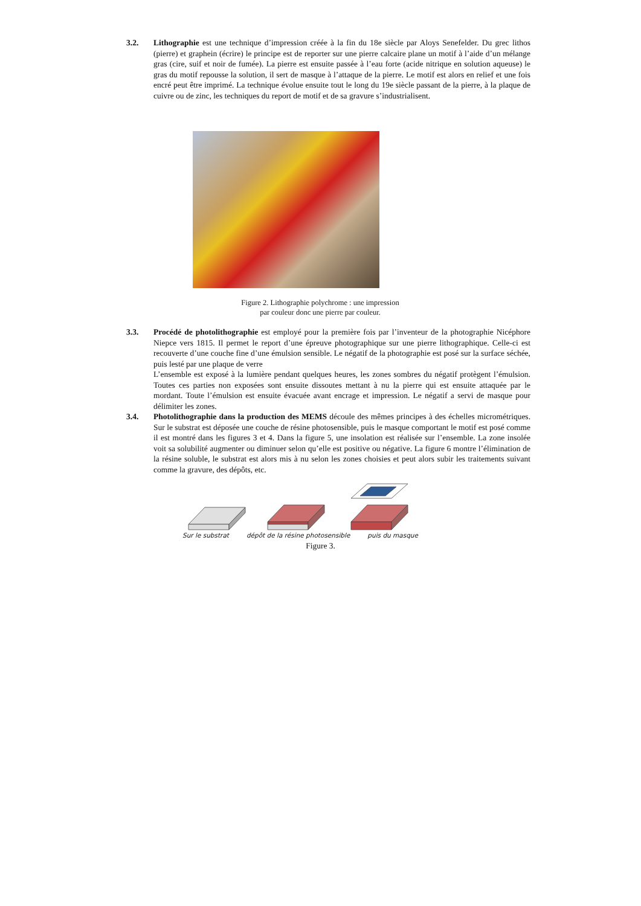3.2. Lithographie est une technique d’impression créée à la fin du 18e siècle par Aloys Senefelder. Du grec lithos (pierre) et graphein (écrire) le principe est de reporter sur une pierre calcaire plane un motif à l’aide d’un mélange gras (cire, suif et noir de fumée). La pierre est ensuite passée à l’eau forte (acide nitrique en solution aqueuse) le gras du motif repousse la solution, il sert de masque à l’attaque de la pierre. Le motif est alors en relief et une fois encré peut être imprimé. La technique évolue ensuite tout le long du 19e siècle passant de la pierre, à la plaque de cuivre ou de zinc, les techniques du report de motif et de sa gravure s’industrialisent.
Figure 2. Lithographie polychrome : une impression
par couleur donc une pierre par couleur.
3.3. Procédé de photolithographie est employé pour la première fois par l’inventeur de la photographie Nicéphore Niepce vers 1815. Il permet le report d’une épreuve photographique sur une pierre lithographique. Celle-ci est recouverte d’une couche fine d’une émulsion sensible. Le négatif de la photographie est posé sur la surface séchée, puis lesté par une plaque de verre
L’ensemble est exposé à la lumière pendant quelques heures, les zones sombres du négatif protègent l’émulsion. Toutes ces parties non exposées sont ensuite dissoutes mettant à nu la pierre qui est ensuite attaquée par le mordant. Toute l’émulsion est ensuite évacuée avant encrage et impression. Le négatif a servi de masque pour délimiter les zones.
3.4. Photolithographie dans la production des MEMS découle des mêmes principes à des échelles micrométriques. Sur le substrat est déposée une couche de résine photosensible, puis le masque comportant le motif est posé comme il est montré dans les figures 3 et 4. Dans la figure 5, une insolation est réalisée sur l’ensemble. La zone insolée voit sa solubilité augmenter ou diminuer selon qu’elle est positive ou négative. La figure 6 montre l’élimination de la résine soluble, le substrat est alors mis à nu selon les zones choisies et peut alors subir les traitements suivant comme la gravure, des dépôts, etc.
Sur le substrat dépôt de la résine photosensible puis du masque
Figure 3.